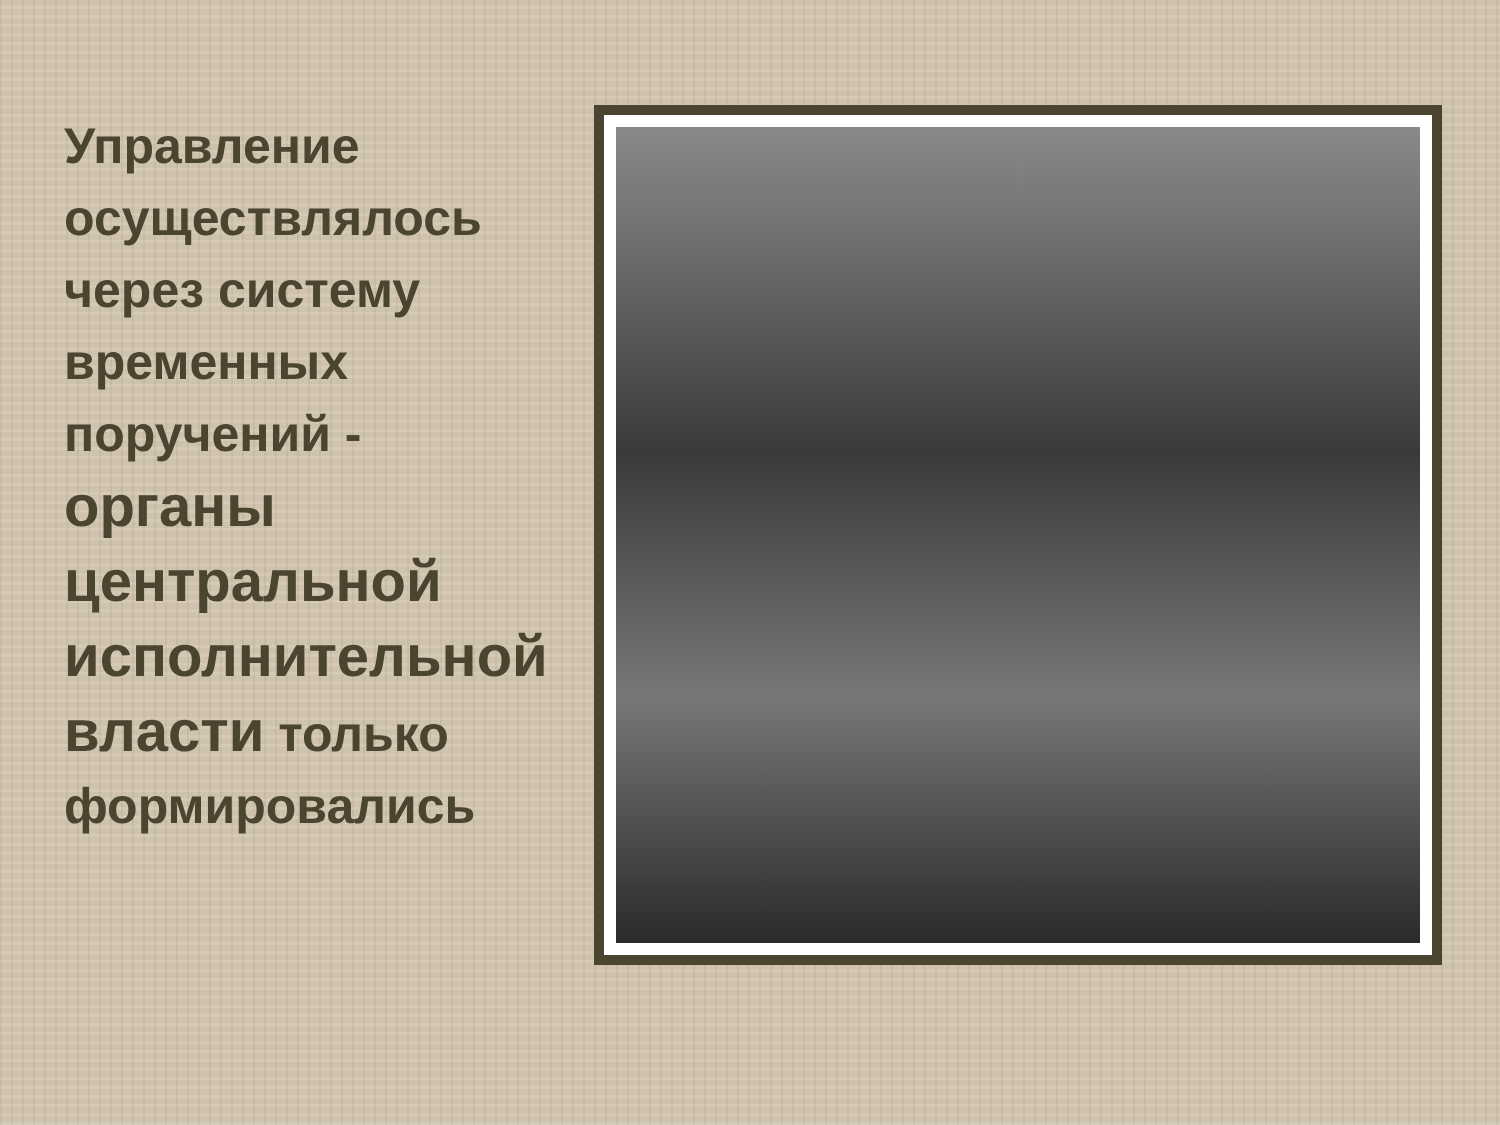Управление осуществлялось через систему временных поручений - органы центральной исполнительной власти только формировались